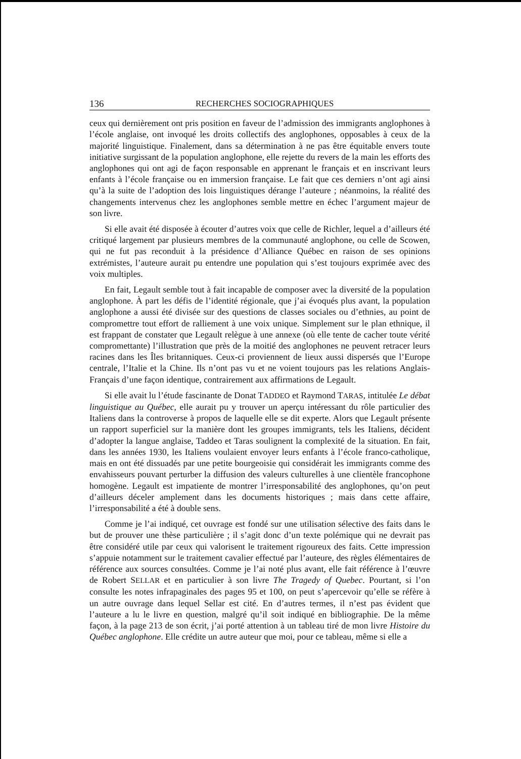136 RECHERCHES SOCIOGRAPHIQUES
ceux qui dernièrement ont pris position en faveur de l’admission des immigrants anglophones à l’école anglaise, ont invoqué les droits collectifs des anglophones, opposables à ceux de la majorité linguistique. Finalement, dans sa détermination à ne pas être équitable envers toute initiative surgissant de la population anglophone, elle rejette du revers de la main les efforts des anglophones qui ont agi de façon responsable en apprenant le français et en inscrivant leurs enfants à l’école française ou en immersion française. Le fait que ces derniers n’ont agi ainsi qu’à la suite de l’adoption des lois linguistiques dérange l’auteure ; néanmoins, la réalité des changements intervenus chez les anglophones semble mettre en échec l’argument majeur de son livre.
Si elle avait été disposée à écouter d’autres voix que celle de Richler, lequel a d’ailleurs été critiqué largement par plusieurs membres de la communauté anglophone, ou celle de Scowen, qui ne fut pas reconduit à la présidence d’Alliance Québec en raison de ses opinions extrémistes, l’auteure aurait pu entendre une population qui s’est toujours exprimée avec des voix multiples.
En fait, Legault semble tout à fait incapable de composer avec la diversité de la population anglophone. À part les défis de l’identité régionale, que j’ai évoqués plus avant, la population anglophone a aussi été divisée sur des questions de classes sociales ou d’ethnies, au point de compromettre tout effort de ralliement à une voix unique. Simplement sur le plan ethnique, il est frappant de constater que Legault relègue à une annexe (où elle tente de cacher toute vérité compromettante) l’illustration que près de la moitié des anglophones ne peuvent retracer leurs racines dans les Îles britanniques. Ceux-ci proviennent de lieux aussi dispersés que l’Europe centrale, l’Italie et la Chine. Ils n’ont pas vu et ne voient toujours pas les relations Anglais-Français d’une façon identique, contrairement aux affirmations de Legault.
Si elle avait lu l’étude fascinante de Donat TADDEO et Raymond TARAS, intitulée Le débat linguistique au Québec, elle aurait pu y trouver un aperçu intéressant du rôle particulier des Italiens dans la controverse à propos de laquelle elle se dit experte. Alors que Legault présente un rapport superficiel sur la manière dont les groupes immigrants, tels les Italiens, décident d’adopter la langue anglaise, Taddeo et Taras soulignent la complexité de la situation. En fait, dans les années 1930, les Italiens voulaient envoyer leurs enfants à l’école franco-catholique, mais en ont été dissuadés par une petite bourgeoisie qui considérait les immigrants comme des envahisseurs pouvant perturber la diffusion des valeurs culturelles à une clientèle francophone homogène. Legault est impatiente de montrer l’irresponsabilité des anglophones, qu’on peut d’ailleurs déceler amplement dans les documents historiques ; mais dans cette affaire, l’irresponsabilité a été à double sens.
Comme je l’ai indiqué, cet ouvrage est fondé sur une utilisation sélective des faits dans le but de prouver une thèse particulière ; il s’agit donc d’un texte polémique qui ne devrait pas être considéré utile par ceux qui valorisent le traitement rigoureux des faits. Cette impression s’appuie notamment sur le traitement cavalier effectué par l’auteure, des règles élémentaires de référence aux sources consultées. Comme je l’ai noté plus avant, elle fait référence à l’œuvre de Robert SELLAR et en particulier à son livre The Tragedy of Quebec. Pourtant, si l’on consulte les notes infrapaginales des pages 95 et 100, on peut s’apercevoir qu’elle se réfère à un autre ouvrage dans lequel Sellar est cité. En d’autres termes, il n’est pas évident que l’auteure a lu le livre en question, malgré qu’il soit indiqué en bibliographie. De la même façon, à la page 213 de son écrit, j’ai porté attention à un tableau tiré de mon livre Histoire du Québec anglophone. Elle crédite un autre auteur que moi, pour ce tableau, même si elle a